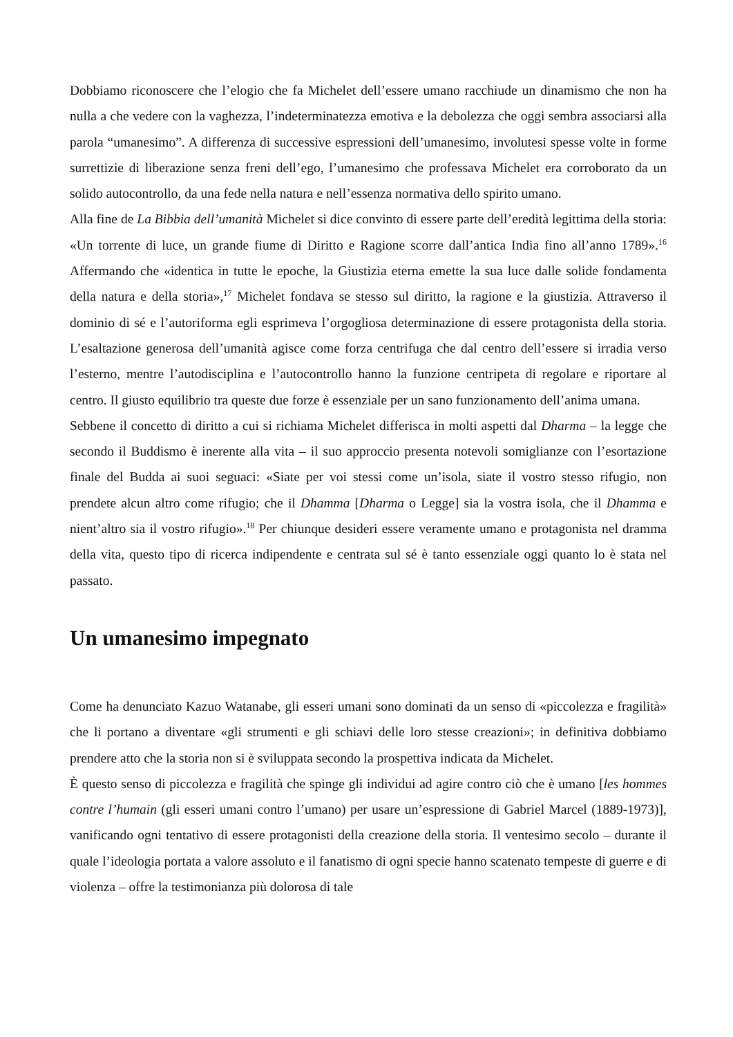Dobbiamo riconoscere che l’elogio che fa Michelet dell’essere umano racchiude un dinamismo che non ha nulla a che vedere con la vaghezza, l’indeterminatezza emotiva e la debolezza che oggi sembra associarsi alla parola “umanesimo”. A differenza di successive espressioni dell’umanesimo, involutesi spesse volte in forme surrettizie di liberazione senza freni dell’ego, l’umanesimo che professava Michelet era corroborato da un solido autocontrollo, da una fede nella natura e nell’essenza normativa dello spirito umano.
Alla fine de La Bibbia dell’umanità Michelet si dice convinto di essere parte dell’eredità legittima della storia: «Un torrente di luce, un grande fiume di Diritto e Ragione scorre dall’antica India fino all’anno 1789».<sup>16</sup> Affermando che «identica in tutte le epoche, la Giustizia eterna emette la sua luce dalle solide fondamenta della natura e della storia»,<sup>17</sup> Michelet fondava se stesso sul diritto, la ragione e la giustizia. Attraverso il dominio di sé e l’autoriforma egli esprimeva l’orgogliosa determinazione di essere protagonista della storia. L’esaltazione generosa dell’umanità agisce come forza centrifuga che dal centro dell’essere si irradia verso l’esterno, mentre l’autodisciplina e l’autocontrollo hanno la funzione centripeta di regolare e riportare al centro. Il giusto equilibrio tra queste due forze è essenziale per un sano funzionamento dell’anima umana.
Sebbene il concetto di diritto a cui si richiama Michelet differisca in molti aspetti dal Dharma – la legge che secondo il Buddismo è inerente alla vita – il suo approccio presenta notevoli somiglianze con l’esortazione finale del Budda ai suoi seguaci: «Siate per voi stessi come un’isola, siate il vostro stesso rifugio, non prendete alcun altro come rifugio; che il Dhamma [Dharma o Legge] sia la vostra isola, che il Dhamma e nient’altro sia il vostro rifugio».<sup>18</sup> Per chiunque desideri essere veramente umano e protagonista nel dramma della vita, questo tipo di ricerca indipendente e centrata sul sé è tanto essenziale oggi quanto lo è stata nel passato.
Un umanesimo impegnato
Come ha denunciato Kazuo Watanabe, gli esseri umani sono dominati da un senso di «piccolezza e fragilità» che li portano a diventare «gli strumenti e gli schiavi delle loro stesse creazioni»; in definitiva dobbiamo prendere atto che la storia non si è sviluppata secondo la prospettiva indicata da Michelet.
È questo senso di piccolezza e fragilità che spinge gli individui ad agire contro ciò che è umano [les hommes contre l’humain (gli esseri umani contro l’umano) per usare un’espressione di Gabriel Marcel (1889-1973)], vanificando ogni tentativo di essere protagonisti della creazione della storia. Il ventesimo secolo – durante il quale l’ideologia portata a valore assoluto e il fanatismo di ogni specie hanno scatenato tempeste di guerre e di violenza – offre la testimonianza più dolorosa di tale